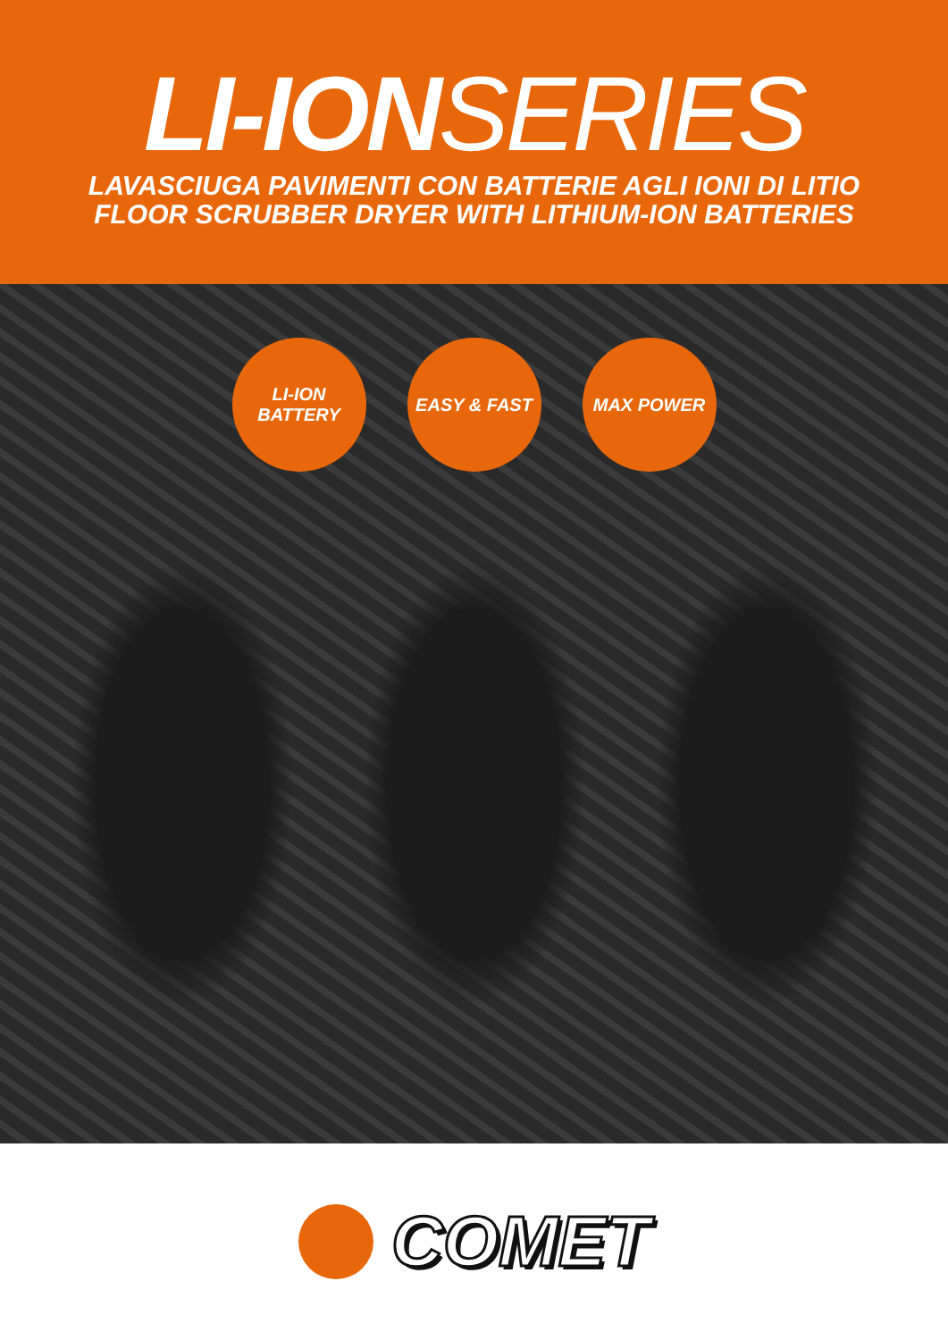LI-ION SERIES
LAVASCIUGA PAVIMENTI CON BATTERIE AGLI IONI DI LITIO
FLOOR SCRUBBER DRYER WITH LITHIUM-ION BATTERIES
LI-ION
BATTERY
EASY & FAST MAX POWER
COMET